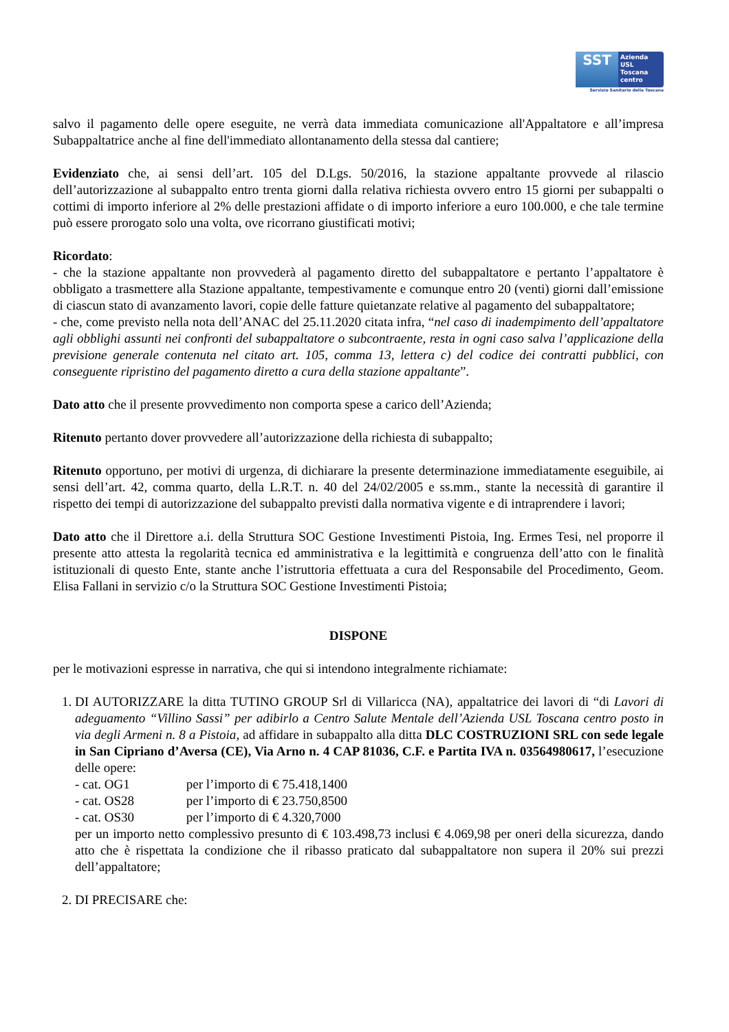SST
Azienda
USL
Toscana
centro
Servizio Sanitario della Toscana
salvo il pagamento delle opere eseguite, ne verrà data immediata comunicazione all'Appaltatore e all’impresa Subappaltatrice anche al fine dell'immediato allontanamento della stessa dal cantiere;
Evidenziato che, ai sensi dell’art. 105 del D.Lgs. 50/2016, la stazione appaltante provvede al rilascio dell’autorizzazione al subappalto entro trenta giorni dalla relativa richiesta ovvero entro 15 giorni per subappalti o cottimi di importo inferiore al 2% delle prestazioni affidate o di importo inferiore a euro 100.000, e che tale termine può essere prorogato solo una volta, ove ricorrano giustificati motivi;
Ricordato:
- che la stazione appaltante non provvederà al pagamento diretto del subappaltatore e pertanto l’appaltatore è obbligato a trasmettere alla Stazione appaltante, tempestivamente e comunque entro 20 (venti) giorni dall’emissione di ciascun stato di avanzamento lavori, copie delle fatture quietanzate relative al pagamento del subappaltatore;
- che, come previsto nella nota dell’ANAC del 25.11.2020 citata infra, “nel caso di inadempimento dell’appaltatore agli obblighi assunti nei confronti del subappaltatore o subcontraente, resta in ogni caso salva l’applicazione della previsione generale contenuta nel citato art. 105, comma 13, lettera c) del codice dei contratti pubblici, con conseguente ripristino del pagamento diretto a cura della stazione appaltante”.
Dato atto che il presente provvedimento non comporta spese a carico dell’Azienda;
Ritenuto pertanto dover provvedere all’autorizzazione della richiesta di subappalto;
Ritenuto opportuno, per motivi di urgenza, di dichiarare la presente determinazione immediatamente eseguibile, ai sensi dell’art. 42, comma quarto, della L.R.T. n. 40 del 24/02/2005 e ss.mm., stante la necessità di garantire il rispetto dei tempi di autorizzazione del subappalto previsti dalla normativa vigente e di intraprendere i lavori;
Dato atto che il Direttore a.i. della Struttura SOC Gestione Investimenti Pistoia, Ing. Ermes Tesi, nel proporre il presente atto attesta la regolarità tecnica ed amministrativa e la legittimità e congruenza dell’atto con le finalità istituzionali di questo Ente, stante anche l’istruttoria effettuata a cura del Responsabile del Procedimento, Geom. Elisa Fallani in servizio c/o la Struttura SOC Gestione Investimenti Pistoia;
DISPONE
per le motivazioni espresse in narrativa, che qui si intendono integralmente richiamate:
1. DI AUTORIZZARE la ditta TUTINO GROUP Srl di Villaricca (NA), appaltatrice dei lavori di “di Lavori di adeguamento “Villino Sassi” per adibirlo a Centro Salute Mentale dell’Azienda USL Toscana centro posto in via degli Armeni n. 8 a Pistoia, ad affidare in subappalto alla ditta DLC COSTRUZIONI SRL con sede legale in San Cipriano d’Aversa (CE), Via Arno n. 4 CAP 81036, C.F. e Partita IVA n. 03564980617, l’esecuzione delle opere:
- cat. OG1 per l’importo di € 75.418,1400
- cat. OS28 per l’importo di € 23.750,8500
- cat. OS30 per l’importo di € 4.320,7000
per un importo netto complessivo presunto di € 103.498,73 inclusi € 4.069,98 per oneri della sicurezza, dando atto che è rispettata la condizione che il ribasso praticato dal subappaltatore non supera il 20% sui prezzi dell’appaltatore;
2. DI PRECISARE che: